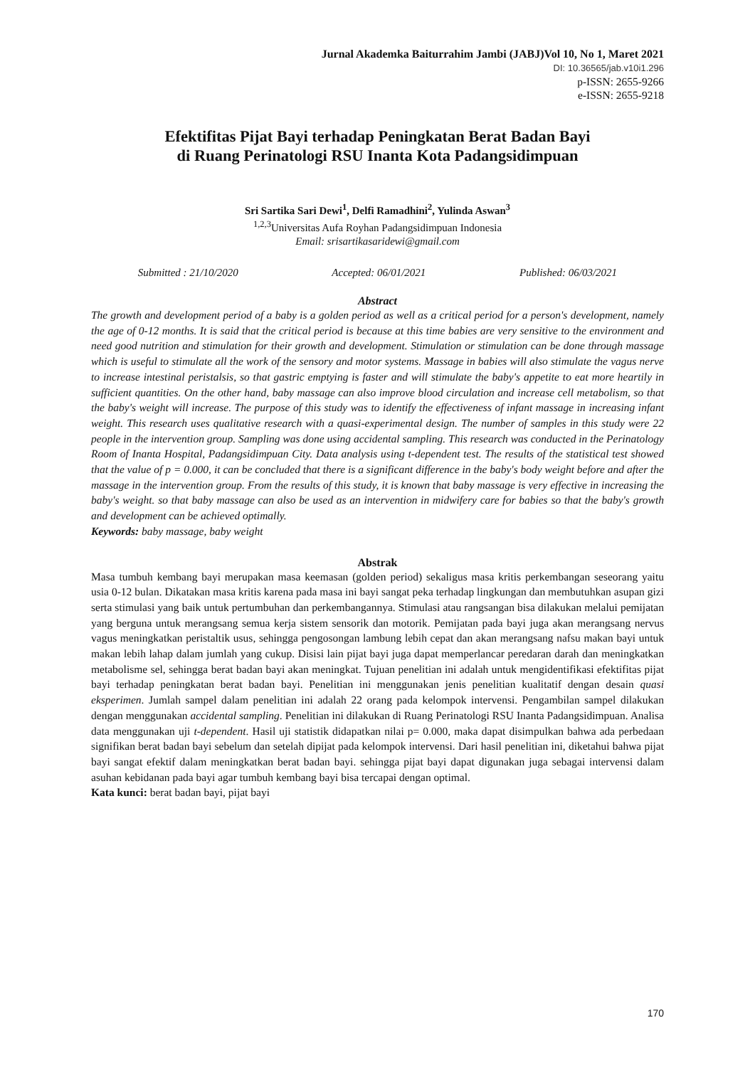Jurnal Akademka Baiturrahim Jambi (JABJ)Vol 10, No 1, Maret 2021
DI: 10.36565/jab.v10i1.296
p-ISSN: 2655-9266
e-ISSN: 2655-9218
Efektifitas Pijat Bayi terhadap Peningkatan Berat Badan Bayi
di Ruang Perinatologi RSU Inanta Kota Padangsidimpuan
Sri Sartika Sari Dewi<sup>1</sup>, Delfi Ramadhini<sup>2</sup>, Yulinda Aswan<sup>3</sup>
<sup>1,2,3</sup>Universitas Aufa Royhan Padangsidimpuan Indonesia
Email: srisartikasaridewi@gmail.com
Submitted : 21/10/2020 Accepted: 06/01/2021 Published: 06/03/2021
Abstract
The growth and development period of a baby is a golden period as well as a critical period for a person's development, namely the age of 0-12 months. It is said that the critical period is because at this time babies are very sensitive to the environment and need good nutrition and stimulation for their growth and development. Stimulation or stimulation can be done through massage which is useful to stimulate all the work of the sensory and motor systems. Massage in babies will also stimulate the vagus nerve to increase intestinal peristalsis, so that gastric emptying is faster and will stimulate the baby's appetite to eat more heartily in sufficient quantities. On the other hand, baby massage can also improve blood circulation and increase cell metabolism, so that the baby's weight will increase. The purpose of this study was to identify the effectiveness of infant massage in increasing infant weight. This research uses qualitative research with a quasi-experimental design. The number of samples in this study were 22 people in the intervention group. Sampling was done using accidental sampling. This research was conducted in the Perinatology Room of Inanta Hospital, Padangsidimpuan City. Data analysis using t-dependent test. The results of the statistical test showed that the value of p = 0.000, it can be concluded that there is a significant difference in the baby's body weight before and after the massage in the intervention group. From the results of this study, it is known that baby massage is very effective in increasing the baby's weight. so that baby massage can also be used as an intervention in midwifery care for babies so that the baby's growth and development can be achieved optimally.
Keywords: baby massage, baby weight
Abstrak
Masa tumbuh kembang bayi merupakan masa keemasan (golden period) sekaligus masa kritis perkembangan seseorang yaitu usia 0-12 bulan. Dikatakan masa kritis karena pada masa ini bayi sangat peka terhadap lingkungan dan membutuhkan asupan gizi serta stimulasi yang baik untuk pertumbuhan dan perkembangannya. Stimulasi atau rangsangan bisa dilakukan melalui pemijatan yang berguna untuk merangsang semua kerja sistem sensorik dan motorik. Pemijatan pada bayi juga akan merangsang nervus vagus meningkatkan peristaltik usus, sehingga pengosongan lambung lebih cepat dan akan merangsang nafsu makan bayi untuk makan lebih lahap dalam jumlah yang cukup. Disisi lain pijat bayi juga dapat memperlancar peredaran darah dan meningkatkan metabolisme sel, sehingga berat badan bayi akan meningkat. Tujuan penelitian ini adalah untuk mengidentifikasi efektifitas pijat bayi terhadap peningkatan berat badan bayi. Penelitian ini menggunakan jenis penelitian kualitatif dengan desain quasi eksperimen. Jumlah sampel dalam penelitian ini adalah 22 orang pada kelompok intervensi. Pengambilan sampel dilakukan dengan menggunakan accidental sampling. Penelitian ini dilakukan di Ruang Perinatologi RSU Inanta Padangsidimpuan. Analisa data menggunakan uji t-dependent. Hasil uji statistik didapatkan nilai p= 0.000, maka dapat disimpulkan bahwa ada perbedaan signifikan berat badan bayi sebelum dan setelah dipijat pada kelompok intervensi. Dari hasil penelitian ini, diketahui bahwa pijat bayi sangat efektif dalam meningkatkan berat badan bayi. sehingga pijat bayi dapat digunakan juga sebagai intervensi dalam asuhan kebidanan pada bayi agar tumbuh kembang bayi bisa tercapai dengan optimal.
Kata kunci: berat badan bayi, pijat bayi
170